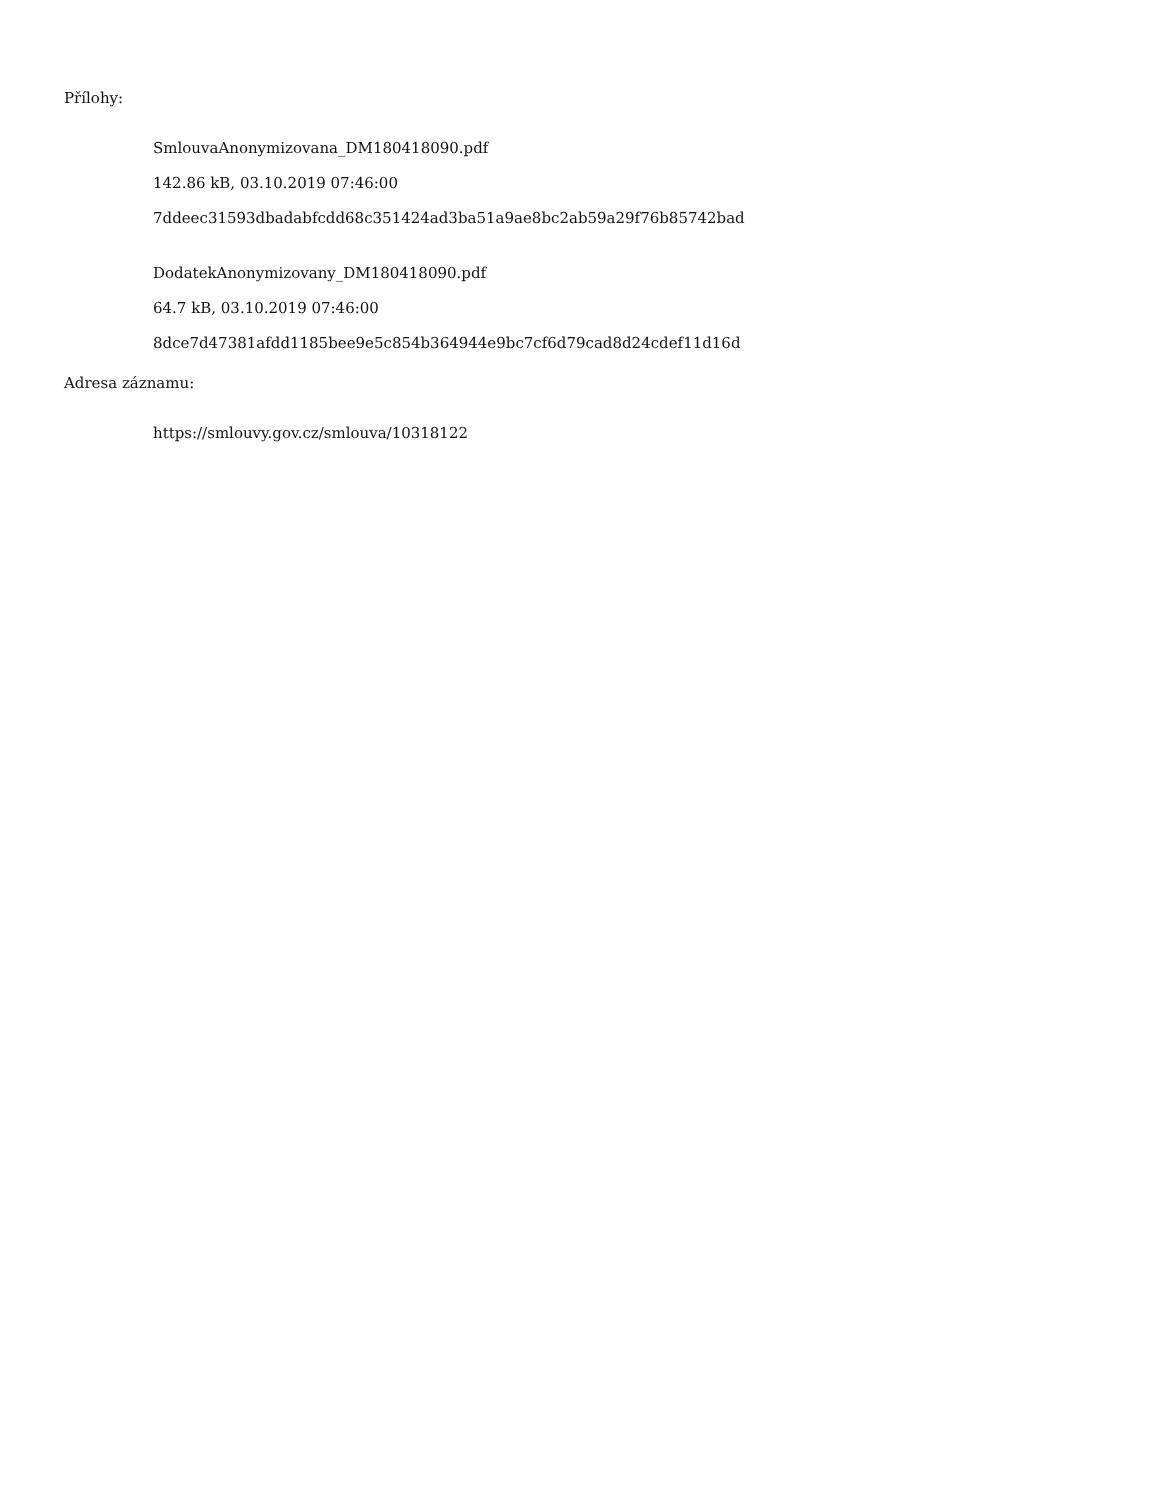Přílohy:
SmlouvaAnonymizovana_DM180418090.pdf
142.86 kB, 03.10.2019 07:46:00
7ddeec31593dbadabfcdd68c351424ad3ba51a9ae8bc2ab59a29f76b85742bad
DodatekAnonymizovany_DM180418090.pdf
64.7 kB, 03.10.2019 07:46:00
8dce7d47381afdd1185bee9e5c854b364944e9bc7cf6d79cad8d24cdef11d16d
Adresa záznamu:
https://smlouvy.gov.cz/smlouva/10318122